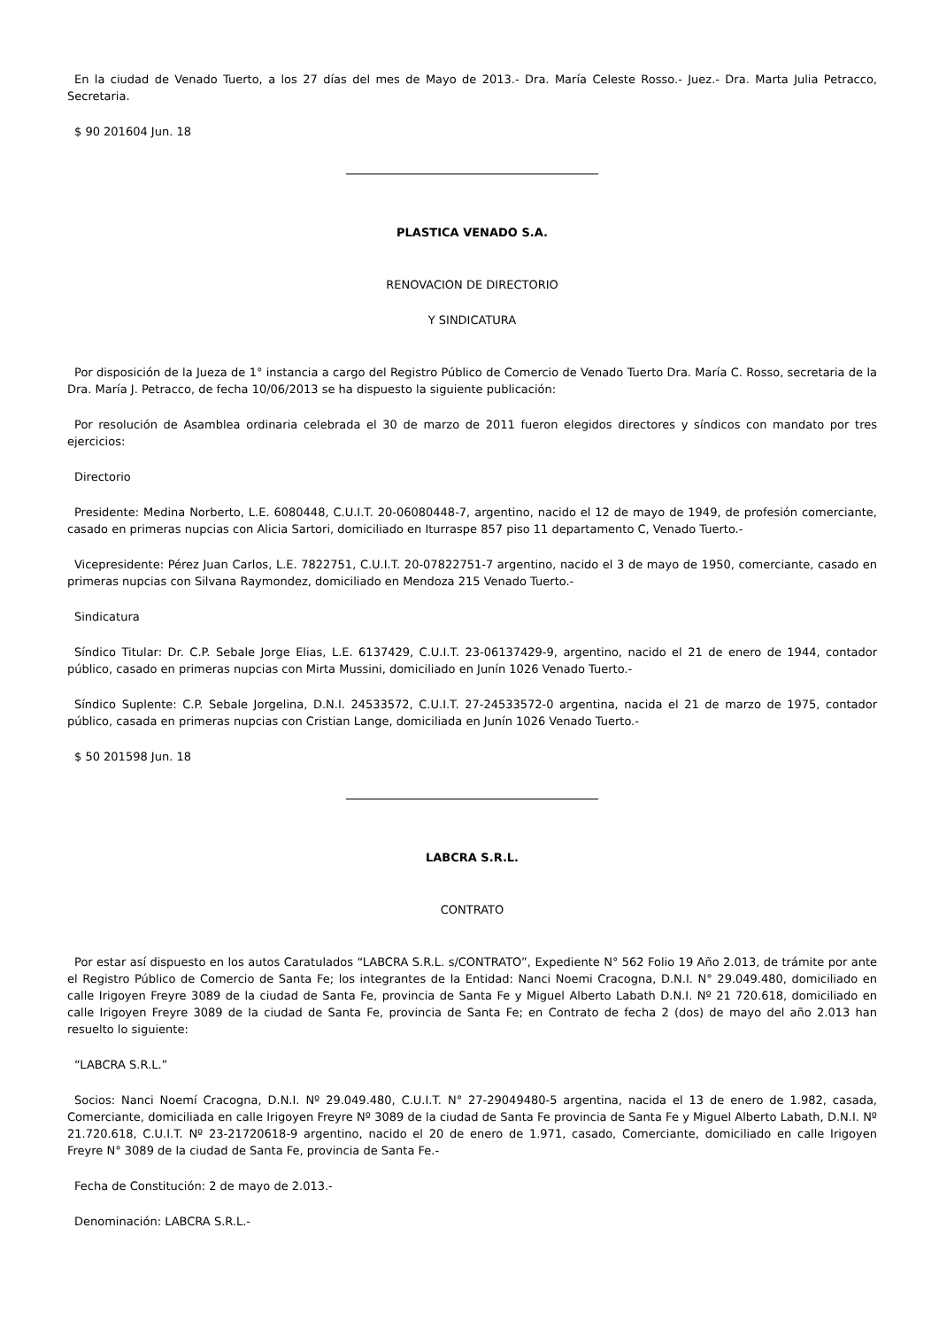En la ciudad de Venado Tuerto, a los 27 días del mes de Mayo de 2013.- Dra. María Celeste Rosso.- Juez.- Dra. Marta Julia Petracco, Secretaria.
$ 90 201604 Jun. 18
PLASTICA VENADO S.A.
RENOVACION DE DIRECTORIO
Y SINDICATURA
Por disposición de la Jueza de 1° instancia a cargo del Registro Público de Comercio de Venado Tuerto Dra. María C. Rosso, secretaria de la Dra. María J. Petracco, de fecha 10/06/2013 se ha dispuesto la siguiente publicación:
Por resolución de Asamblea ordinaria celebrada el 30 de marzo de 2011 fueron elegidos directores y síndicos con mandato por tres ejercicios:
Directorio
Presidente: Medina Norberto, L.E. 6080448, C.U.I.T. 20-06080448-7, argentino, nacido el 12 de mayo de 1949, de profesión comerciante, casado en primeras nupcias con Alicia Sartori, domiciliado en Iturraspe 857 piso 11 departamento C, Venado Tuerto.-
Vicepresidente: Pérez Juan Carlos, L.E. 7822751, C.U.I.T. 20-07822751-7 argentino, nacido el 3 de mayo de 1950, comerciante, casado en primeras nupcias con Silvana Raymondez, domiciliado en Mendoza 215 Venado Tuerto.-
Sindicatura
Síndico Titular: Dr. C.P. Sebale Jorge Elias, L.E. 6137429, C.U.I.T. 23-06137429-9, argentino, nacido el 21 de enero de 1944, contador público, casado en primeras nupcias con Mirta Mussini, domiciliado en Junín 1026 Venado Tuerto.-
Síndico Suplente: C.P. Sebale Jorgelina, D.N.I. 24533572, C.U.I.T. 27-24533572-0 argentina, nacida el 21 de marzo de 1975, contador público, casada en primeras nupcias con Cristian Lange, domiciliada en Junín 1026 Venado Tuerto.-
$ 50 201598 Jun. 18
LABCRA S.R.L.
CONTRATO
Por estar así dispuesto en los autos Caratulados “LABCRA S.R.L. s/CONTRATO”, Expediente N° 562 Folio 19 Año 2.013, de trámite por ante el Registro Público de Comercio de Santa Fe; los integrantes de la Entidad: Nanci Noemi Cracogna, D.N.I. N° 29.049.480, domiciliado en calle Irigoyen Freyre 3089 de la ciudad de Santa Fe, provincia de Santa Fe y Miguel Alberto Labath D.N.I. Nº 21 720.618, domiciliado en calle Irigoyen Freyre 3089 de la ciudad de Santa Fe, provincia de Santa Fe; en Contrato de fecha 2 (dos) de mayo del año 2.013 han resuelto lo siguiente:
“LABCRA S.R.L.”
Socios: Nanci Noemí Cracogna, D.N.I. Nº 29.049.480, C.U.I.T. N° 27-29049480-5 argentina, nacida el 13 de enero de 1.982, casada, Comerciante, domiciliada en calle Irigoyen Freyre Nº 3089 de la ciudad de Santa Fe provincia de Santa Fe y Miguel Alberto Labath, D.N.I. Nº 21.720.618, C.U.I.T. Nº 23-21720618-9 argentino, nacido el 20 de enero de 1.971, casado, Comerciante, domiciliado en calle Irigoyen Freyre N° 3089 de la ciudad de Santa Fe, provincia de Santa Fe.-
Fecha de Constitución: 2 de mayo de 2.013.-
Denominación: LABCRA S.R.L.-